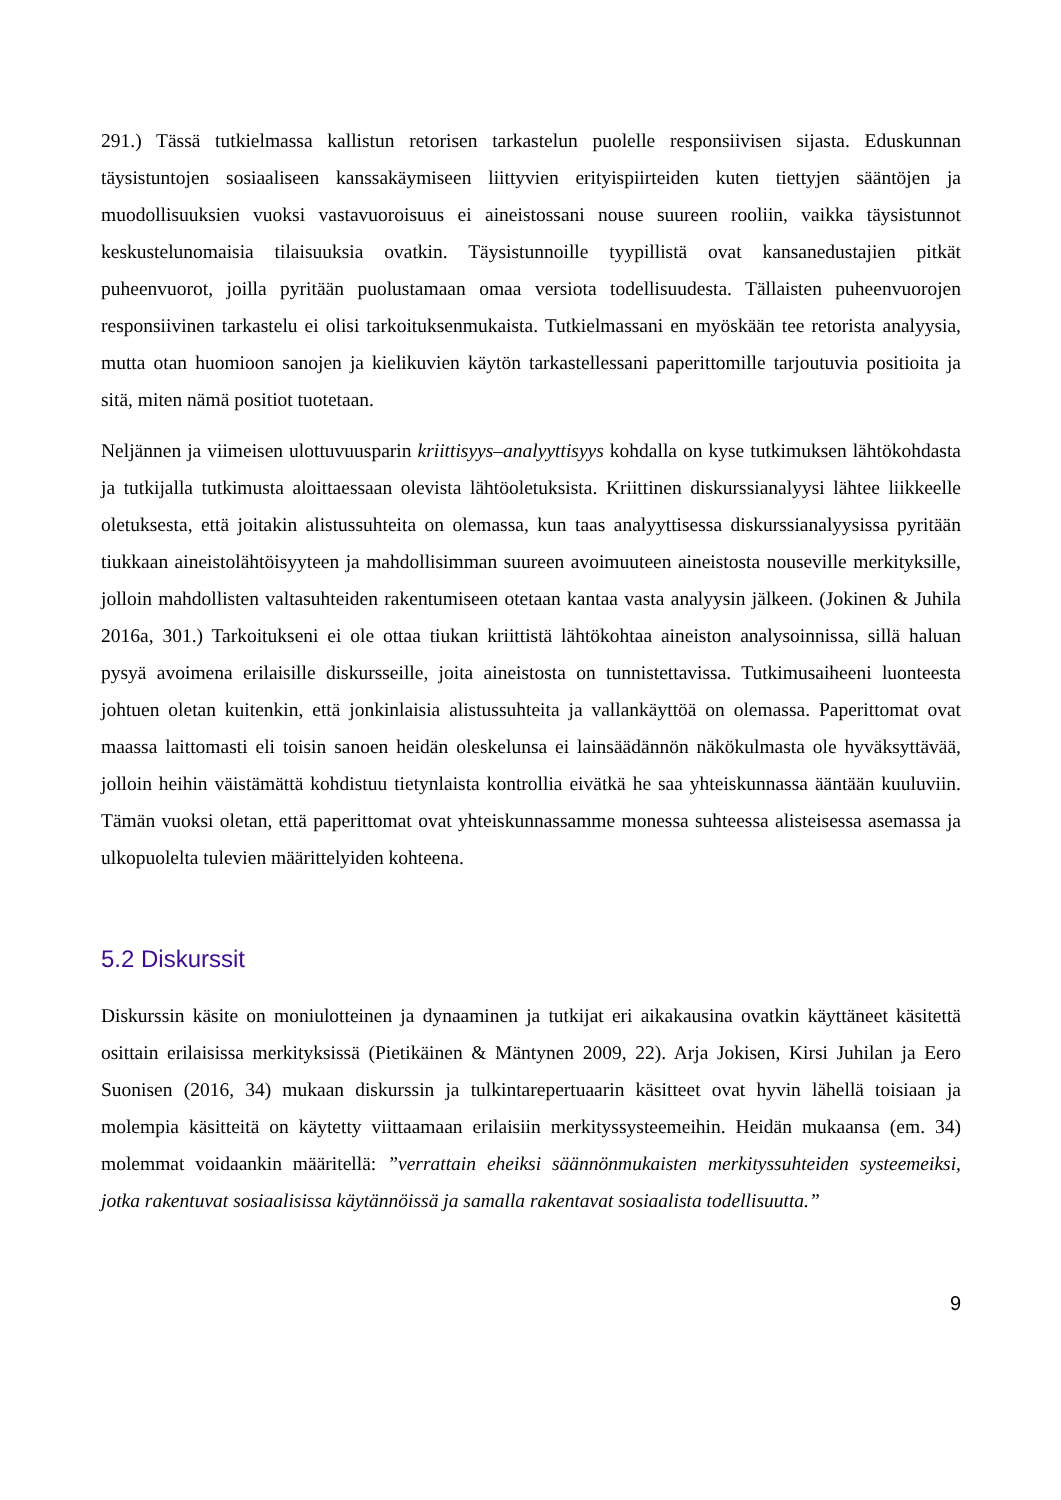291.) Tässä tutkielmassa kallistun retorisen tarkastelun puolelle responsiivisen sijasta. Eduskunnan täysistuntojen sosiaaliseen kanssakäymiseen liittyvien erityispiirteiden kuten tiettyjen sääntöjen ja muodollisuuksien vuoksi vastavuoroisuus ei aineistossani nouse suureen rooliin, vaikka täysistunnot keskustelunomaisia tilaisuuksia ovatkin. Täysistunnoille tyypillistä ovat kansanedustajien pitkät puheenvuorot, joilla pyritään puolustamaan omaa versiota todellisuudesta. Tällaisten puheenvuorojen responsiivinen tarkastelu ei olisi tarkoituksenmukaista. Tutkielmassani en myöskään tee retorista analyysia, mutta otan huomioon sanojen ja kielikuvien käytön tarkastellessani paperittomille tarjoutuvia positioita ja sitä, miten nämä positiot tuotetaan.
Neljännen ja viimeisen ulottuvuusparin kriittisyys–analyyttisyys kohdalla on kyse tutkimuksen lähtökohdasta ja tutkijalla tutkimusta aloittaessaan olevista lähtöoletuksista. Kriittinen diskurssianalyysi lähtee liikkeelle oletuksesta, että joitakin alistussuhteita on olemassa, kun taas analyyttisessa diskurssianalyysissa pyritään tiukkaan aineistolähtöisyyteen ja mahdollisimman suureen avoimuuteen aineistosta nouseville merkityksille, jolloin mahdollisten valtasuhteiden rakentumiseen otetaan kantaa vasta analyysin jälkeen. (Jokinen & Juhila 2016a, 301.) Tarkoitukseni ei ole ottaa tiukan kriittistä lähtökohtaa aineiston analysoinnissa, sillä haluan pysyä avoimena erilaisille diskursseille, joita aineistosta on tunnistettavissa. Tutkimusaiheeni luonteesta johtuen oletan kuitenkin, että jonkinlaisia alistussuhteita ja vallankäyttöä on olemassa. Paperittomat ovat maassa laittomasti eli toisin sanoen heidän oleskelunsa ei lainsäädännön näkökulmasta ole hyväksyttävää, jolloin heihin väistämättä kohdistuu tietynlaista kontrollia eivätkä he saa yhteiskunnassa ääntään kuuluviin. Tämän vuoksi oletan, että paperittomat ovat yhteiskunnassamme monessa suhteessa alisteisessa asemassa ja ulkopuolelta tulevien määrittelyiden kohteena.
5.2 Diskurssit
Diskurssin käsite on moniulotteinen ja dynaaminen ja tutkijat eri aikakausina ovatkin käyttäneet käsitettä osittain erilaisissa merkityksissä (Pietikäinen & Mäntynen 2009, 22). Arja Jokisen, Kirsi Juhilan ja Eero Suonisen (2016, 34) mukaan diskurssin ja tulkintarepertuaarin käsitteet ovat hyvin lähellä toisiaan ja molempia käsitteitä on käytetty viittaamaan erilaisiin merkityssysteemeihin. Heidän mukaansa (em. 34) molemmat voidaankin määritellä: ”verrattain eheiksi säännönmukaisten merkityssuhteiden systeemeiksi, jotka rakentuvat sosiaalisissa käytännöissä ja samalla rakentavat sosiaalista todellisuutta.”
9